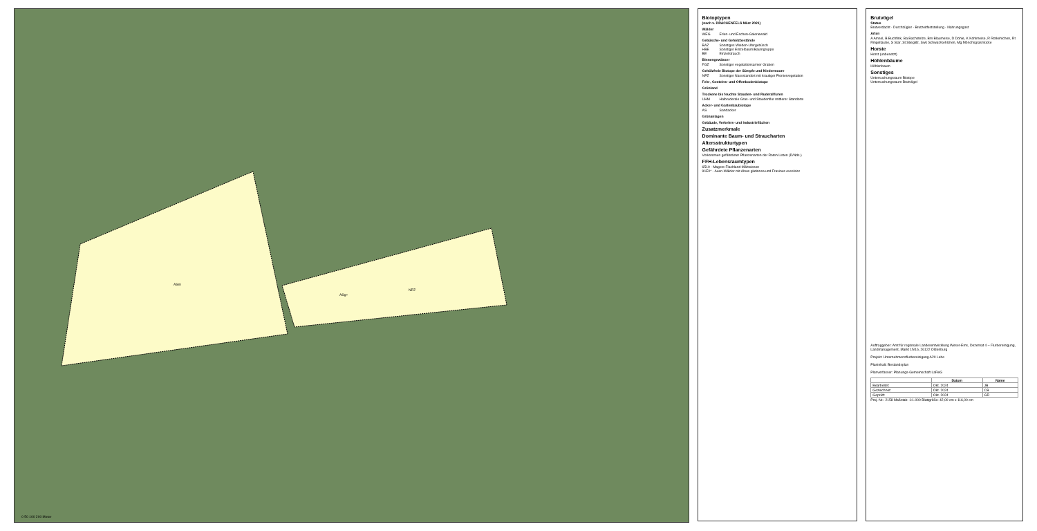ASm
ASg+
NPZ
0 50 100 200 Meter
Biotoptypen
(nach v. DRACHENFELS März 2021)
Wälder
WEG Erlen- und Eschen-Galeriewald
Gebüsche- und Gehölzbestände
BAZ Sonstiges Weiden-Ufergebüsch
HBE Sonstiger Einzelbaum/Baumgruppe
BE Einzelstrauch
Binnengewässer
FGZ Sonstiger vegetationsarmer Graben
Gehölzfreie Biotope der Sümpfe und Niedermoore
NPZ Sonstiger Nassstandort mit krautiger Pioniervegetation
Fels-, Gesteins- und Offenbodenbiotope
Grünland
Trockene bis feuchte Stauden- und Ruderalfluren
UHM Halbruderale Gras- und Staudenflur mittlerer Standorte
Acker- und Gartenbaubiotope
AS Sandacker
Grünanlagen
Gebäude, Verkehrs- und Industrieflächen
Zusatzmerkmale
Dominante Baum- und Straucharten
Altersstrukturtypen
Gefährdete Pflanzenarten
Vorkommen gefährdeter Pflanzenarten der Roten Listen (D/Nds.)
FFH-Lebensraumtypen
6510 - Magere Flachland-Mähwiesen
91E0* - Auen-Wälder mit Alnus glutinosa und Fraxinus excelsior
Brutvögel
Status
Brutverdacht · Durchzügler · Brutzeitfeststellung · Nahrungsgast
Arten
A Amsel, B Buchfink, Ba Bachstelze, Bm Blaumeise, D Dohle, K Kohlmeise, R Rotkehlchen, Rt Ringeltaube, S Star, St Stieglitz, Swk Schwarzkehlchen, Mg Mönchsgrasmücke
Horste
Horst (unbesetzt)
Höhlenbäume
Höhlenbaum
Sonstiges
Untersuchungsraum Biotope
Untersuchungsraum Brutvögel
Auftraggeber: Amt für regionale Landesentwicklung Weser-Ems, Dezernat 4 – Flurbereinigung, Landmanagement, Markt 15/16, 26122 Oldenburg
Projekt: Unternehmensflurbereinigung A20 Lehe
Planinhalt: Bestandsplan
Planverfasser: Planungs-Gemeinschaft LaReG
| | Datum | Name |
| --- | --- | --- |
| Bearbeitet: | Okt. 2024 | JB |
| Gezeichnet: | Okt. 2024 | CB |
| Geprüft: | Okt. 2024 | GR |
Proj.-Nr.: 2158 Maßstab: 1:1.000 Blattgröße: 42,00 cm x 116,00 cm